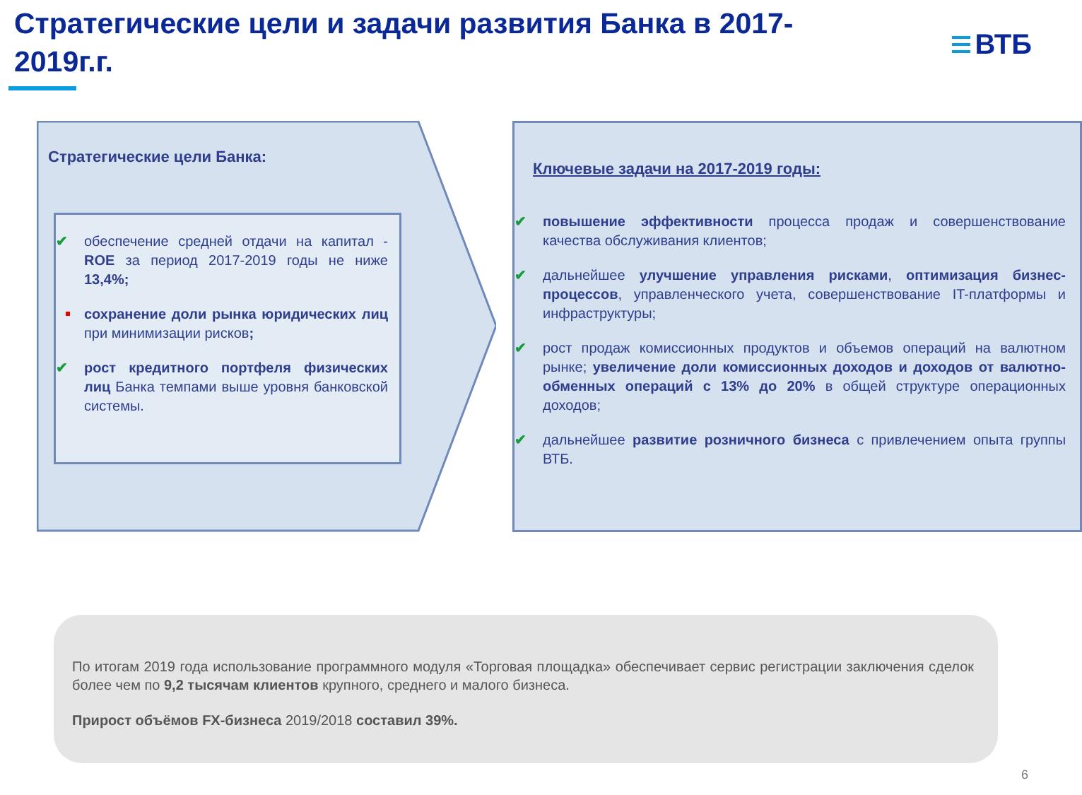Стратегические цели и задачи развития Банка в 2017-2019г.г.
ВТБ
Стратегические цели Банка:
✔ обеспечение средней отдачи на капитал - ROE за период 2017-2019 годы не ниже 13,4%;
сохранение доли рынка юридических лиц при минимизации рисков;
✔ рост кредитного портфеля физических лиц Банка темпами выше уровня банковской системы.
Ключевые задачи на 2017-2019 годы:
✔ повышение эффективности процесса продаж и совершенствование качества обслуживания клиентов;
✔ дальнейшее улучшение управления рисками, оптимизация бизнес-процессов, управленческого учета, совершенствование IT-платформы и инфраструктуры;
✔ рост продаж комиссионных продуктов и объемов операций на валютном рынке; увеличение доли комиссионных доходов и доходов от валютно-обменных операций с 13% до 20% в общей структуре операционных доходов;
✔ дальнейшее развитие розничного бизнеса с привлечением опыта группы ВТБ.
По итогам 2019 года использование программного модуля «Торговая площадка» обеспечивает сервис регистрации заключения сделок более чем по 9,2 тысячам клиентов крупного, среднего и малого бизнеса.
Прирост объёмов FX-бизнеса 2019/2018 составил 39%.
6